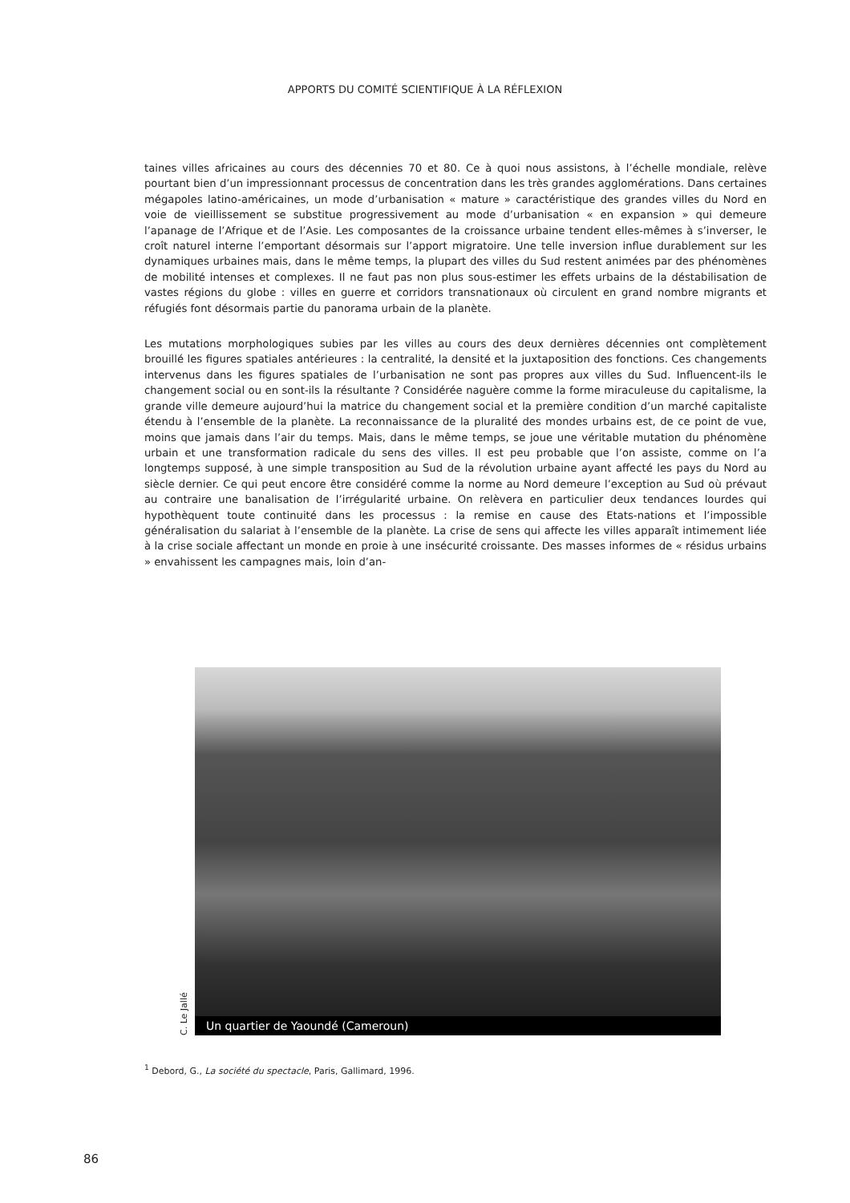APPORTS DU COMITÉ SCIENTIFIQUE À LA RÉFLEXION
taines villes africaines au cours des décennies 70 et 80. Ce à quoi nous assistons, à l’échelle mondiale, relève pourtant bien d’un impressionnant processus de concentration dans les très grandes agglomérations. Dans certaines mégapoles latino-américaines, un mode d’urbanisation « mature » caractéristique des grandes villes du Nord en voie de vieillissement se substitue progressivement au mode d’urbanisation « en expansion » qui demeure l’apanage de l’Afrique et de l’Asie. Les composantes de la croissance urbaine tendent elles-mêmes à s’inverser, le croît naturel interne l’emportant désormais sur l’apport migratoire. Une telle inversion influe durablement sur les dynamiques urbaines mais, dans le même temps, la plupart des villes du Sud restent animées par des phénomènes de mobilité intenses et complexes. Il ne faut pas non plus sous-estimer les effets urbains de la déstabilisation de vastes régions du globe : villes en guerre et corridors transnationaux où circulent en grand nombre migrants et réfugiés font désormais partie du panorama urbain de la planète.
Les mutations morphologiques subies par les villes au cours des deux dernières décennies ont complètement brouillé les figures spatiales antérieures : la centralité, la densité et la juxtaposition des fonctions. Ces changements intervenus dans les figures spatiales de l’urbanisation ne sont pas propres aux villes du Sud. Influencent-ils le changement social ou en sont-ils la résultante ? Considérée naguère comme la forme miraculeuse du capitalisme, la grande ville demeure aujourd’hui la matrice du changement social et la première condition d’un marché capitaliste étendu à l’ensemble de la planète. La reconnaissance de la pluralité des mondes urbains est, de ce point de vue, moins que jamais dans l’air du temps. Mais, dans le même temps, se joue une véritable mutation du phénomène urbain et une transformation radicale du sens des villes. Il est peu probable que l’on assiste, comme on l’a longtemps supposé, à une simple transposition au Sud de la révolution urbaine ayant affecté les pays du Nord au siècle dernier. Ce qui peut encore être considéré comme la norme au Nord demeure l’exception au Sud où prévaut au contraire une banalisation de l’irrégularité urbaine. On relèvera en particulier deux tendances lourdes qui hypothèquent toute continuité dans les processus : la remise en cause des Etats-nations et l’impossible généralisation du salariat à l’ensemble de la planète. La crise de sens qui affecte les villes apparaît intimement liée à la crise sociale affectant un monde en proie à une insécurité croissante. Des masses informes de « résidus urbains » envahissent les campagnes mais, loin d’an-
C. Le Jallé
Un quartier de Yaoundé (Cameroun)
<sup>1</sup> Debord, G., La société du spectacle, Paris, Gallimard, 1996.
86